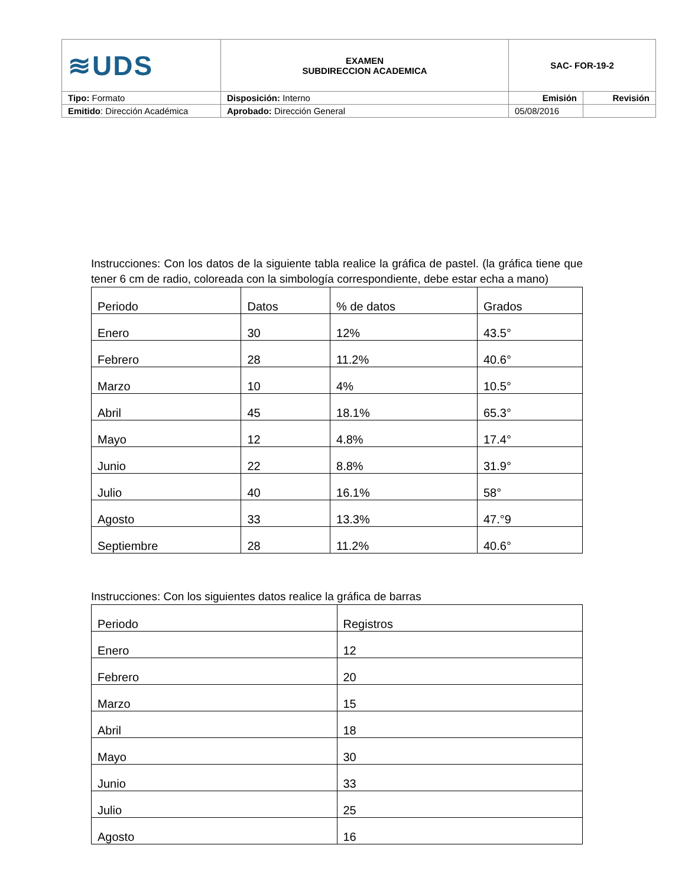| ≋UDS | EXAMEN SUBDIRECCION ACADEMICA | SAC- FOR-19-2 | |
| Tipo: Formato | Disposición: Interno | Emisión | Revisión |
| Emitido : Dirección Académica | Aprobado: Dirección General | 05/08/2016 | |
Instrucciones: Con los datos de la siguiente tabla realice la gráfica de pastel. (la gráfica tiene que tener 6 cm de radio, coloreada con la simbología correspondiente, debe estar echa a mano)
| Periodo | Datos | % de datos | Grados |
| Enero | 30 | 12% | 43.5° |
| Febrero | 28 | 11.2% | 40.6° |
| Marzo | 10 | 4% | 10.5° |
| Abril | 45 | 18.1% | 65.3° |
| Mayo | 12 | 4.8% | 17.4° |
| Junio | 22 | 8.8% | 31.9° |
| Julio | 40 | 16.1% | 58° |
| Agosto | 33 | 13.3% | 47.°9 |
| Septiembre | 28 | 11.2% | 40.6° |
Instrucciones: Con los siguientes datos realice la gráfica de barras
| Periodo | Registros |
| Enero | 12 |
| Febrero | 20 |
| Marzo | 15 |
| Abril | 18 |
| Mayo | 30 |
| Junio | 33 |
| Julio | 25 |
| Agosto | 16 |